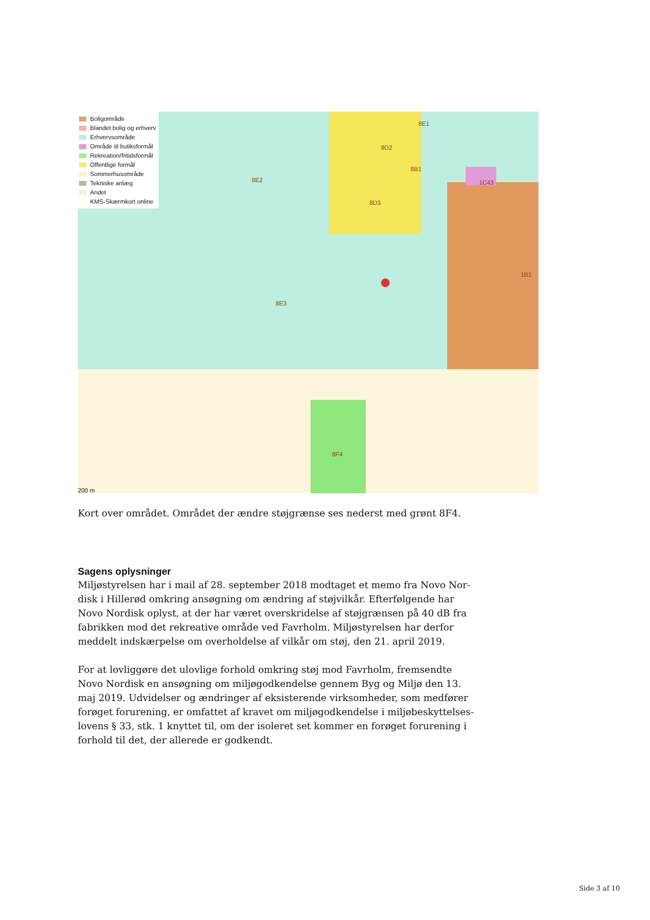Boligområde
Blandet bolig og erhverv
Erhvervsområde
Område til butiksformål
Rekreation/fritidsformål
Offentlige formål
Sommerhusområde
Tekniske anlæg
Andet
KMS-Skærmkort online
8E1
8D2
8B1
1C43 8E2
8D3
1B1
8E3
8F4
200 m
Kort over området. Området der ændre støjgrænse ses nederst med grønt 8F4.
Sagens oplysninger
Miljøstyrelsen har i mail af 28. september 2018 modtaget et memo fra Novo Nor-disk i Hillerød omkring ansøgning om ændring af støjvilkår. Efterfølgende har Novo Nordisk oplyst, at der har været overskridelse af støjgrænsen på 40 dB fra fabrikken mod det rekreative område ved Favrholm. Miljøstyrelsen har derfor meddelt indskærpelse om overholdelse af vilkår om støj, den 21. april 2019.
For at lovliggøre det ulovlige forhold omkring støj mod Favrholm, fremsendte Novo Nordisk en ansøgning om miljøgodkendelse gennem Byg og Miljø den 13. maj 2019. Udvidelser og ændringer af eksisterende virksomheder, som medfører forøget forurening, er omfattet af kravet om miljøgodkendelse i miljøbeskyttelses-lovens § 33, stk. 1 knyttet til, om der isoleret set kommer en forøget forurening i forhold til det, der allerede er godkendt.
Side 3 af 10